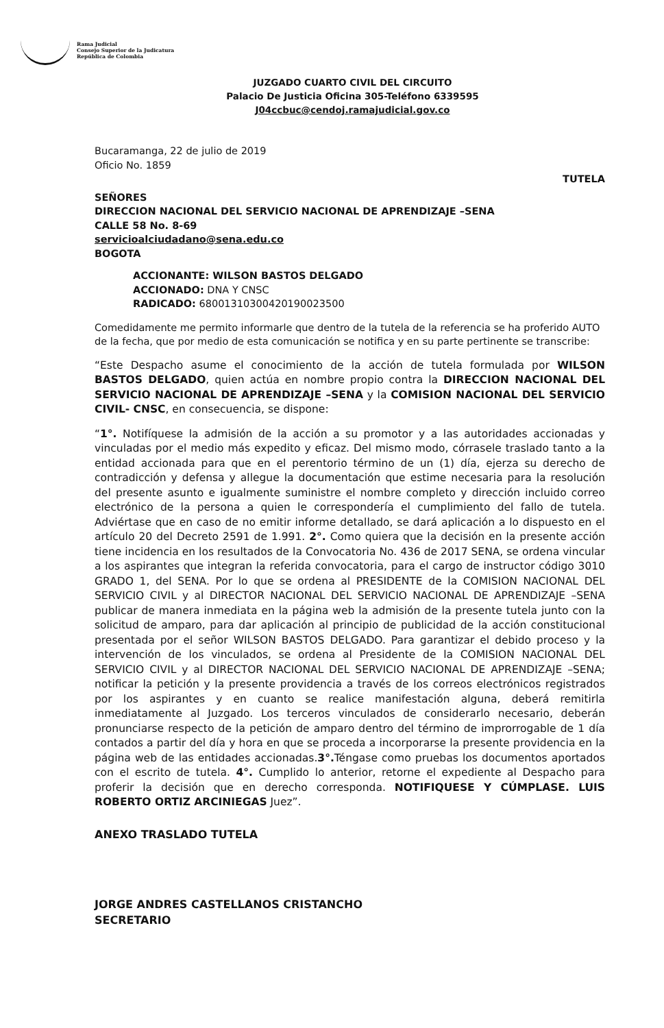Rama Judicial
Consejo Superior de la Judicatura
República de Colombia
JUZGADO CUARTO CIVIL DEL CIRCUITO
Palacio De Justicia Oficina 305-Teléfono 6339595
J04ccbuc@cendoj.ramajudicial.gov.co
Bucaramanga, 22 de julio de 2019
Oficio No. 1859
TUTELA
SEÑORES
DIRECCION NACIONAL DEL SERVICIO NACIONAL DE APRENDIZAJE –SENA
CALLE 58 No. 8-69
servicioalciudadano@sena.edu.co
BOGOTA
ACCIONANTE: WILSON BASTOS DELGADO
ACCIONADO: DNA Y CNSC
RADICADO: 68001310300420190023500
Comedidamente me permito informarle que dentro de la tutela de la referencia se ha proferido AUTO de la fecha, que por medio de esta comunicación se notifica y en su parte pertinente se transcribe:
“Este Despacho asume el conocimiento de la acción de tutela formulada por WILSON BASTOS DELGADO, quien actúa en nombre propio contra la DIRECCION NACIONAL DEL SERVICIO NACIONAL DE APRENDIZAJE –SENA y la COMISION NACIONAL DEL SERVICIO CIVIL- CNSC, en consecuencia, se dispone:
“1°. Notifíquese la admisión de la acción a su promotor y a las autoridades accionadas y vinculadas por el medio más expedito y eficaz. Del mismo modo, córrasele traslado tanto a la entidad accionada para que en el perentorio término de un (1) día, ejerza su derecho de contradicción y defensa y allegue la documentación que estime necesaria para la resolución del presente asunto e igualmente suministre el nombre completo y dirección incluido correo electrónico de la persona a quien le correspondería el cumplimiento del fallo de tutela. Adviértase que en caso de no emitir informe detallado, se dará aplicación a lo dispuesto en el artículo 20 del Decreto 2591 de 1.991. 2°. Como quiera que la decisión en la presente acción tiene incidencia en los resultados de la Convocatoria No. 436 de 2017 SENA, se ordena vincular a los aspirantes que integran la referida convocatoria, para el cargo de instructor código 3010 GRADO 1, del SENA. Por lo que se ordena al PRESIDENTE de la COMISION NACIONAL DEL SERVICIO CIVIL y al DIRECTOR NACIONAL DEL SERVICIO NACIONAL DE APRENDIZAJE –SENA publicar de manera inmediata en la página web la admisión de la presente tutela junto con la solicitud de amparo, para dar aplicación al principio de publicidad de la acción constitucional presentada por el señor WILSON BASTOS DELGADO. Para garantizar el debido proceso y la intervención de los vinculados, se ordena al Presidente de la COMISION NACIONAL DEL SERVICIO CIVIL y al DIRECTOR NACIONAL DEL SERVICIO NACIONAL DE APRENDIZAJE –SENA; notificar la petición y la presente providencia a través de los correos electrónicos registrados por los aspirantes y en cuanto se realice manifestación alguna, deberá remitirla inmediatamente al Juzgado. Los terceros vinculados de considerarlo necesario, deberán pronunciarse respecto de la petición de amparo dentro del término de improrrogable de 1 día contados a partir del día y hora en que se proceda a incorporarse la presente providencia en la página web de las entidades accionadas.3°. Téngase como pruebas los documentos aportados con el escrito de tutela. 4°. Cumplido lo anterior, retorne el expediente al Despacho para proferir la decisión que en derecho corresponda. NOTIFIQUESE Y CÚMPLASE. LUIS ROBERTO ORTIZ ARCINIEGAS Juez”.
ANEXO TRASLADO TUTELA
JORGE ANDRES CASTELLANOS CRISTANCHO
SECRETARIO